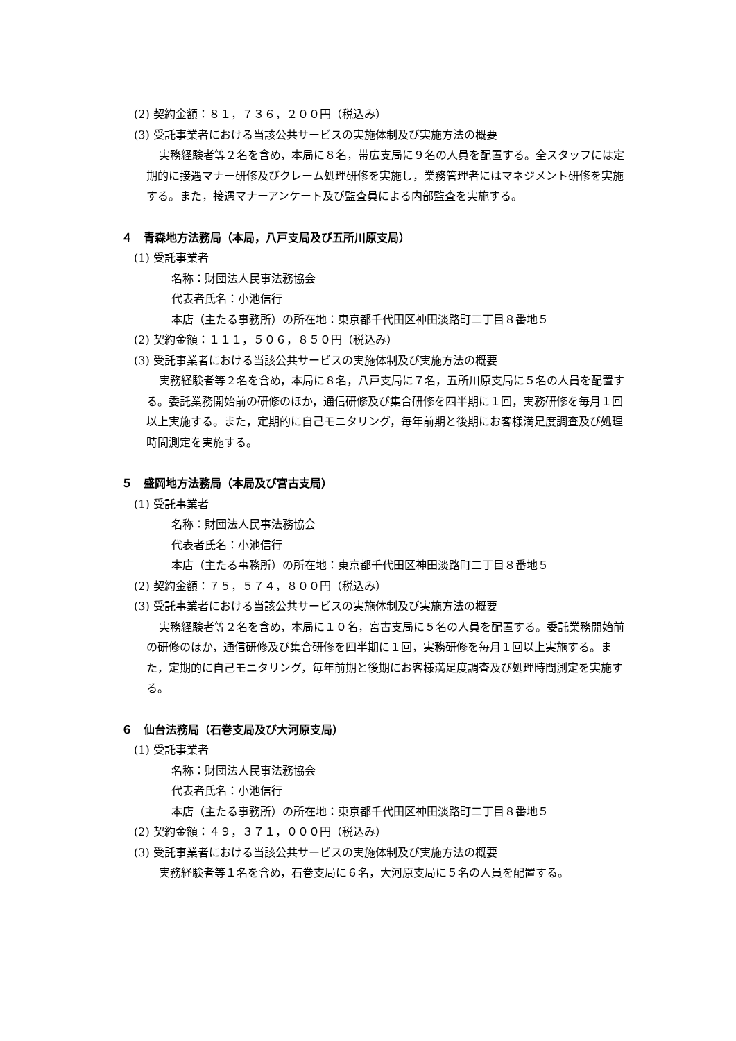(2) 契約金額：８１，７３６，２００円（税込み）
(3) 受託事業者における当該公共サービスの実施体制及び実施方法の概要
実務経験者等２名を含め，本局に８名，帯広支局に９名の人員を配置する。全スタッフには定期的に接遇マナー研修及びクレーム処理研修を実施し，業務管理者にはマネジメント研修を実施する。また，接遇マナーアンケート及び監査員による内部監査を実施する。
４　青森地方法務局（本局，八戸支局及び五所川原支局）
(1) 受託事業者
名称：財団法人民事法務協会
代表者氏名：小池信行
本店（主たる事務所）の所在地：東京都千代田区神田淡路町二丁目８番地５
(2) 契約金額：１１１，５０６，８５０円（税込み）
(3) 受託事業者における当該公共サービスの実施体制及び実施方法の概要
実務経験者等２名を含め，本局に８名，八戸支局に７名，五所川原支局に５名の人員を配置する。委託業務開始前の研修のほか，通信研修及び集合研修を四半期に１回，実務研修を毎月１回以上実施する。また，定期的に自己モニタリング，毎年前期と後期にお客様満足度調査及び処理時間測定を実施する。
５　盛岡地方法務局（本局及び宮古支局）
(1) 受託事業者
名称：財団法人民事法務協会
代表者氏名：小池信行
本店（主たる事務所）の所在地：東京都千代田区神田淡路町二丁目８番地５
(2) 契約金額：７５，５７４，８００円（税込み）
(3) 受託事業者における当該公共サービスの実施体制及び実施方法の概要
実務経験者等２名を含め，本局に１０名，宮古支局に５名の人員を配置する。委託業務開始前の研修のほか，通信研修及び集合研修を四半期に１回，実務研修を毎月１回以上実施する。また，定期的に自己モニタリング，毎年前期と後期にお客様満足度調査及び処理時間測定を実施する。
６　仙台法務局（石巻支局及び大河原支局）
(1) 受託事業者
名称：財団法人民事法務協会
代表者氏名：小池信行
本店（主たる事務所）の所在地：東京都千代田区神田淡路町二丁目８番地５
(2) 契約金額：４９，３７１，０００円（税込み）
(3) 受託事業者における当該公共サービスの実施体制及び実施方法の概要
実務経験者等１名を含め，石巻支局に６名，大河原支局に５名の人員を配置する。